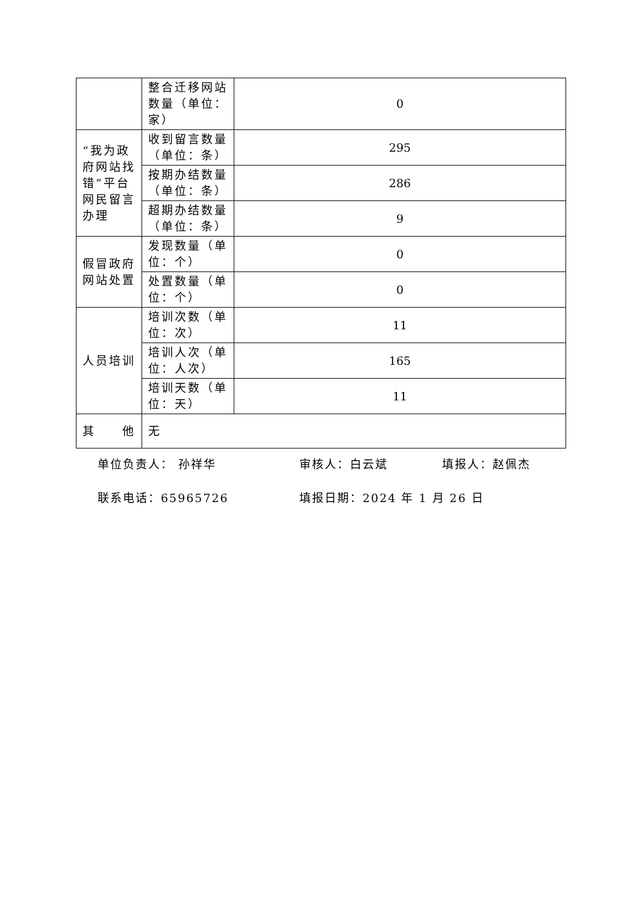| | 整合迁移网站数量（单位：家） | 0 |
| “我为政府网站找错”平台网民留言办理 | 收到留言数量（单位：条） | 295 |
| | 按期办结数量（单位：条） | 286 |
| | 超期办结数量（单位：条） | 9 |
| 假冒政府网站处置 | 发现数量（单位：个） | 0 |
| | 处置数量（单位：个） | 0 |
| 人员培训 | 培训次数（单位：次） | 11 |
| | 培训人次（单位：人次） | 165 |
| | 培训天数（单位：天） | 11 |
| 其 他 | 无 | |
单位负责人： 孙祥华 审核人：白云斌 填报人：赵佩杰
联系电话：65965726 填报日期：2024 年 1 月 26 日